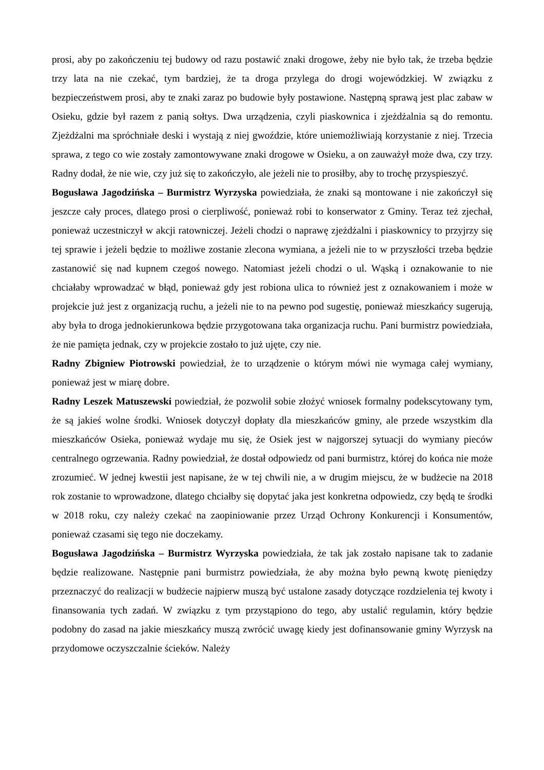prosi, aby po zakończeniu tej budowy od razu postawić znaki drogowe, żeby nie było tak, że trzeba będzie trzy lata na nie czekać, tym bardziej, że ta droga przylega do drogi wojewódzkiej. W związku z bezpieczeństwem prosi, aby te znaki zaraz po budowie były postawione. Następną sprawą jest plac zabaw w Osieku, gdzie był razem z panią sołtys. Dwa urządzenia, czyli piaskownica i zjeżdżalnia są do remontu. Zjeżdżalni ma spróchniałe deski i wystają z niej gwoździe, które uniemożliwiają korzystanie z niej. Trzecia sprawa, z tego co wie zostały zamontowywane znaki drogowe w Osieku, a on zauważył może dwa, czy trzy. Radny dodał, że nie wie, czy już się to zakończyło, ale jeżeli nie to prosiłby, aby to trochę przyspieszyć.
Bogusława Jagodzińska – Burmistrz Wyrzyska powiedziała, że znaki są montowane i nie zakończył się jeszcze cały proces, dlatego prosi o cierpliwość, ponieważ robi to konserwator z Gminy. Teraz też zjechał, ponieważ uczestniczył w akcji ratowniczej. Jeżeli chodzi o naprawę zjeżdżalni i piaskownicy to przyjrzy się tej sprawie i jeżeli będzie to możliwe zostanie zlecona wymiana, a jeżeli nie to w przyszłości trzeba będzie zastanowić się nad kupnem czegoś nowego. Natomiast jeżeli chodzi o ul. Wąską i oznakowanie to nie chciałaby wprowadzać w błąd, ponieważ gdy jest robiona ulica to również jest z oznakowaniem i może w projekcie już jest z organizacją ruchu, a jeżeli nie to na pewno pod sugestię, ponieważ mieszkańcy sugerują, aby była to droga jednokierunkowa będzie przygotowana taka organizacja ruchu. Pani burmistrz powiedziała, że nie pamięta jednak, czy w projekcie zostało to już ujęte, czy nie.
Radny Zbigniew Piotrowski powiedział, że to urządzenie o którym mówi nie wymaga całej wymiany, ponieważ jest w miarę dobre.
Radny Leszek Matuszewski powiedział, że pozwolił sobie złożyć wniosek formalny podekscytowany tym, że są jakieś wolne środki. Wniosek dotyczył dopłaty dla mieszkańców gminy, ale przede wszystkim dla mieszkańców Osieka, ponieważ wydaje mu się, że Osiek jest w najgorszej sytuacji do wymiany pieców centralnego ogrzewania. Radny powiedział, że dostał odpowiedz od pani burmistrz, której do końca nie może zrozumieć. W jednej kwestii jest napisane, że w tej chwili nie, a w drugim miejscu, że w budżecie na 2018 rok zostanie to wprowadzone, dlatego chciałby się dopytać jaka jest konkretna odpowiedz, czy będą te środki w 2018 roku, czy należy czekać na zaopiniowanie przez Urząd Ochrony Konkurencji i Konsumentów, ponieważ czasami się tego nie doczekamy.
Bogusława Jagodzińska – Burmistrz Wyrzyska powiedziała, że tak jak zostało napisane tak to zadanie będzie realizowane. Następnie pani burmistrz powiedziała, że aby można było pewną kwotę pieniędzy przeznaczyć do realizacji w budżecie najpierw muszą być ustalone zasady dotyczące rozdzielenia tej kwoty i finansowania tych zadań. W związku z tym przystąpiono do tego, aby ustalić regulamin, który będzie podobny do zasad na jakie mieszkańcy muszą zwrócić uwagę kiedy jest dofinansowanie gminy Wyrzysk na przydomowe oczyszczalnie ścieków. Należy